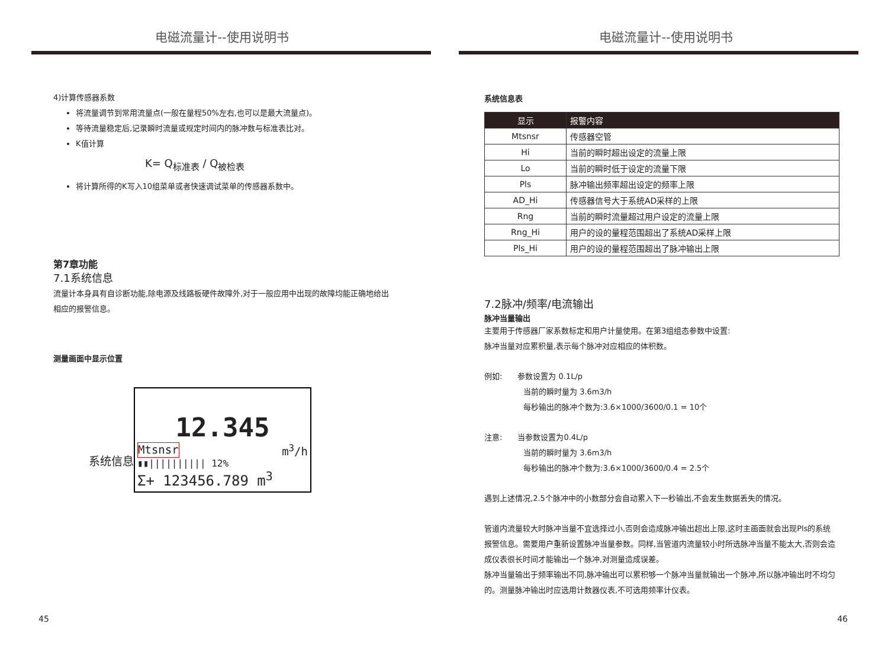电磁流量计--使用说明书
4)计算传感器系数
将流量调节到常用流量点(一般在量程50%左右,也可以是最大流量点)。
等待流量稳定后,记录瞬时流量或规定时间内的脉冲数与标准表比对。
K值计算
K= Q<sub>标准表</sub> / Q<sub>被检表</sub>
将计算所得的K写入10组菜单或者快速调试菜单的传感器系数中。
第7章功能
7.1系统信息
流量计本身具有自诊断功能,除电源及线路板硬件故障外,对于一般应用中出现的故障均能正确地给出相应的报警信息。
测量画面中显示位置
系统信息
12.345
Mtsnsr m<sup>3</sup>/h
▮▮|||||||||| 12%
Σ+ 123456.789 m<sup>3</sup>
45
电磁流量计--使用说明书
系统信息表
| 显示 | 报警内容 |
| --- | --- |
| Mtsnsr | 传感器空管 |
| Hi | 当前的瞬时超出设定的流量上限 |
| Lo | 当前的瞬时低于设定的流量下限 |
| Pls | 脉冲输出频率超出设定的频率上限 |
| AD_Hi | 传感器信号大于系统AD采样的上限 |
| Rng | 当前的瞬时流量超过用户设定的流量上限 |
| Rng_Hi | 用户的设的量程范围超出了系统AD采样上限 |
| Pls_Hi | 用户的设的量程范围超出了脉冲输出上限 |
7.2脉冲/频率/电流输出
脉冲当量输出
主要用于传感器厂家系数标定和用户计量使用。在第3组组态参数中设置:
脉冲当量对应累积量,表示每个脉冲对应相应的体积数。
例如:　　参数设置为 0.1L/p
当前的瞬时量为 3.6m3/h
每秒输出的脉冲个数为:3.6×1000/3600/0.1 = 10个
注意:　　当参数设置为0.4L/p
当前的瞬时量为 3.6m3/h
每秒输出的脉冲个数为:3.6×1000/3600/0.4 = 2.5个
遇到上述情况,2.5个脉冲中的小数部分会自动累入下一秒输出,不会发生数据丢失的情况。
管道内流量较大时脉冲当量不宜选择过小,否则会造成脉冲输出超出上限,这时主画面就会出现Pls的系统报警信息。需要用户重新设置脉冲当量参数。同样,当管道内流量较小时所选脉冲当量不能太大,否则会造成仪表很长时间才能输出一个脉冲,对测量造成误差。
脉冲当量输出于频率输出不同,脉冲输出可以累积够一个脉冲当量就输出一个脉冲,所以脉冲输出时不均匀的。测量脉冲输出时应选用计数器仪表,不可选用频率计仪表。
46